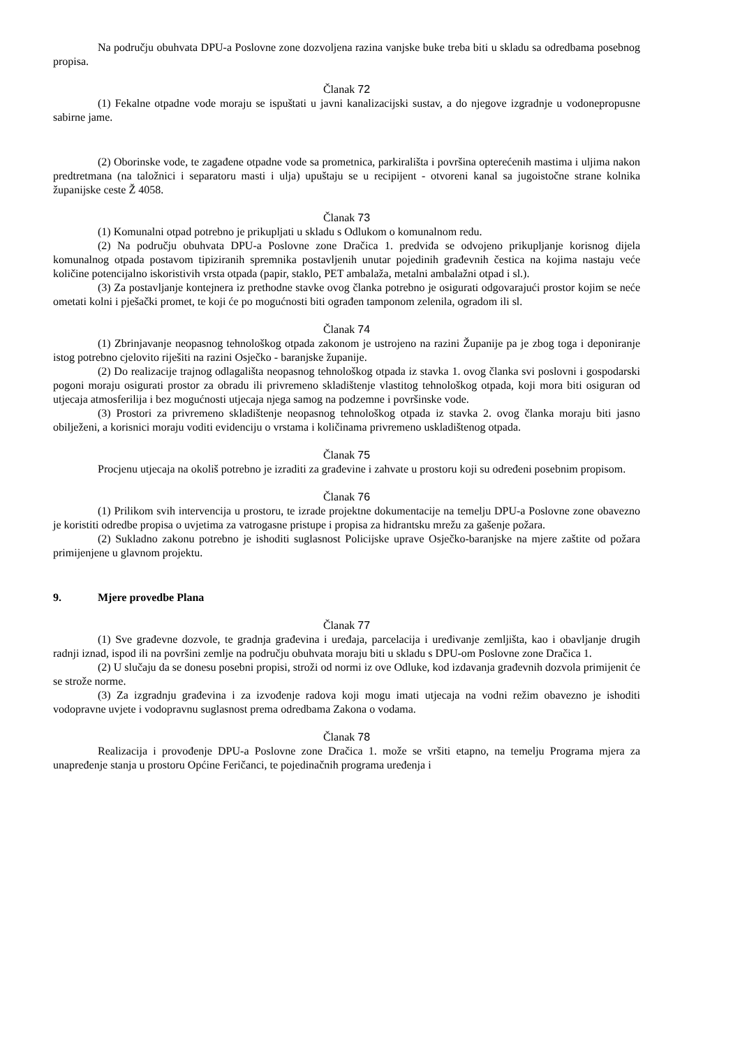Na području obuhvata DPU-a Poslovne zone dozvoljena razina vanjske buke treba biti u skladu sa odredbama posebnog propisa.
Članak 72
(1) Fekalne otpadne vode moraju se ispuštati u javni kanalizacijski sustav, a do njegove izgradnje u vodonepropusne sabirne jame.
(2) Oborinske vode, te zagađene otpadne vode sa prometnica, parkirališta i površina opterećenih mastima i uljima nakon predtretmana (na taložnici i separatoru masti i ulja) upuštaju se u recipijent - otvoreni kanal sa jugoistočne strane kolnika županijske ceste Ž 4058.
Članak 73
(1) Komunalni otpad potrebno je prikupljati u skladu s Odlukom o komunalnom redu.
(2) Na području obuhvata DPU-a Poslovne zone Dračica 1. predviđa se odvojeno prikupljanje korisnog dijela komunalnog otpada postavom tipiziranih spremnika postavljenih unutar pojedinih građevnih čestica na kojima nastaju veće količine potencijalno iskoristivih vrsta otpada (papir, staklo, PET ambalaža, metalni ambalažni otpad i sl.).
(3) Za postavljanje kontejnera iz prethodne stavke ovog članka potrebno je osigurati odgovarajući prostor kojim se neće ometati kolni i pješački promet, te koji će po mogućnosti biti ograđen tamponom zelenila, ogradom ili sl.
Članak 74
(1) Zbrinjavanje neopasnog tehnološkog otpada zakonom je ustrojeno na razini Županije pa je zbog toga i deponiranje istog potrebno cjelovito riješiti na razini Osječko - baranjske županije.
(2) Do realizacije trajnog odlagališta neopasnog tehnološkog otpada iz stavka 1. ovog članka svi poslovni i gospodarski pogoni moraju osigurati prostor za obradu ili privremeno skladištenje vlastitog tehnološkog otpada, koji mora biti osiguran od utjecaja atmosferilija i bez mogućnosti utjecaja njega samog na podzemne i površinske vode.
(3) Prostori za privremeno skladištenje neopasnog tehnološkog otpada iz stavka 2. ovog članka moraju biti jasno obilježeni, a korisnici moraju voditi evidenciju o vrstama i količinama privremeno uskladištenog otpada.
Članak 75
Procjenu utjecaja na okoliš potrebno je izraditi za građevine i zahvate u prostoru koji su određeni posebnim propisom.
Članak 76
(1) Prilikom svih intervencija u prostoru, te izrade projektne dokumentacije na temelju DPU-a Poslovne zone obavezno je koristiti odredbe propisa o uvjetima za vatrogasne pristupe i propisa za hidrantsku mrežu za gašenje požara.
(2) Sukladno zakonu potrebno je ishoditi suglasnost Policijske uprave Osječko-baranjske na mjere zaštite od požara primijenjene u glavnom projektu.
9. Mjere provedbe Plana
Članak 77
(1) Sve građevne dozvole, te gradnja građevina i uređaja, parcelacija i uređivanje zemljišta, kao i obavljanje drugih radnji iznad, ispod ili na površini zemlje na području obuhvata moraju biti u skladu s DPU-om Poslovne zone Dračica 1.
(2) U slučaju da se donesu posebni propisi, stroži od normi iz ove Odluke, kod izdavanja građevnih dozvola primijenit će se strože norme.
(3) Za izgradnju građevina i za izvođenje radova koji mogu imati utjecaja na vodni režim obavezno je ishoditi vodopravne uvjete i vodopravnu suglasnost prema odredbama Zakona o vodama.
Članak 78
Realizacija i provođenje DPU-a Poslovne zone Dračica 1. može se vršiti etapno, na temelju Programa mjera za unapređenje stanja u prostoru Općine Feričanci, te pojedinačnih programa uređenja i